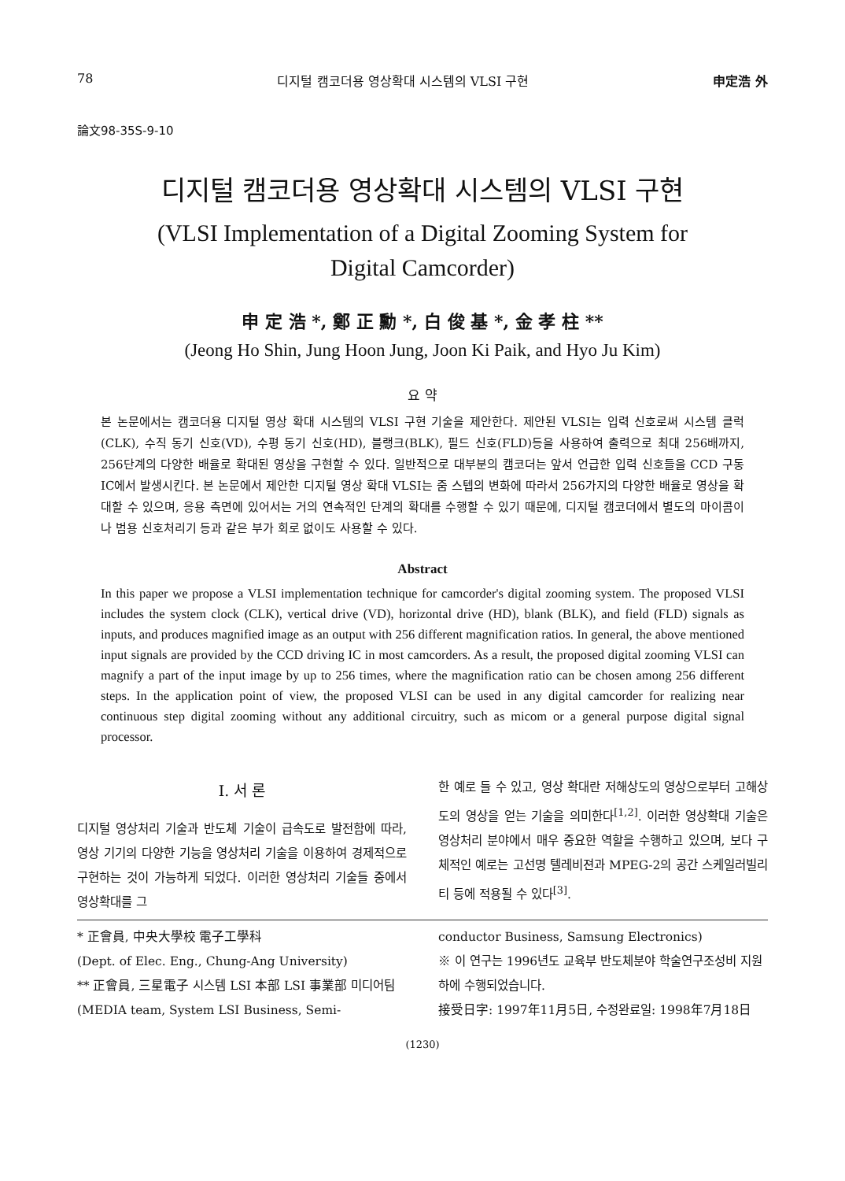78 디지털 캠코더용 영상확대 시스템의 VLSI 구현 申定浩 外
論文98-35S-9-10
디지털 캠코더용 영상확대 시스템의 VLSI 구현
(VLSI Implementation of a Digital Zooming System for
Digital Camcorder)
申 定 浩 *, 鄭 正 勳 *, 白 俊 基 *, 金 孝 柱 **
(Jeong Ho Shin, Jung Hoon Jung, Joon Ki Paik, and Hyo Ju Kim)
요 약
본 논문에서는 캠코더용 디지털 영상 확대 시스템의 VLSI 구현 기술을 제안한다. 제안된 VLSI는 입력 신호로써 시스템 클럭(CLK), 수직 동기 신호(VD), 수평 동기 신호(HD), 블랭크(BLK), 필드 신호(FLD)등을 사용하여 출력으로 최대 256배까지, 256단계의 다양한 배율로 확대된 영상을 구현할 수 있다. 일반적으로 대부분의 캠코더는 앞서 언급한 입력 신호들을 CCD 구동 IC에서 발생시킨다. 본 논문에서 제안한 디지털 영상 확대 VLSI는 줌 스텝의 변화에 따라서 256가지의 다양한 배율로 영상을 확대할 수 있으며, 응용 측면에 있어서는 거의 연속적인 단계의 확대를 수행할 수 있기 때문에, 디지털 캠코더에서 별도의 마이콤이나 범용 신호처리기 등과 같은 부가 회로 없이도 사용할 수 있다.
Abstract
In this paper we propose a VLSI implementation technique for camcorder's digital zooming system. The proposed VLSI includes the system clock (CLK), vertical drive (VD), horizontal drive (HD), blank (BLK), and field (FLD) signals as inputs, and produces magnified image as an output with 256 different magnification ratios. In general, the above mentioned input signals are provided by the CCD driving IC in most camcorders. As a result, the proposed digital zooming VLSI can magnify a part of the input image by up to 256 times, where the magnification ratio can be chosen among 256 different steps. In the application point of view, the proposed VLSI can be used in any digital camcorder for realizing near continuous step digital zooming without any additional circuitry, such as micom or a general purpose digital signal processor.
I. 서 론
디지털 영상처리 기술과 반도체 기술이 급속도로 발전함에 따라, 영상 기기의 다양한 기능을 영상처리 기술을 이용하여 경제적으로 구현하는 것이 가능하게 되었다. 이러한 영상처리 기술들 중에서 영상확대를 그
한 예로 들 수 있고, 영상 확대란 저해상도의 영상으로부터 고해상도의 영상을 얻는 기술을 의미한다<sup>[1,2]</sup>. 이러한 영상확대 기술은 영상처리 분야에서 매우 중요한 역할을 수행하고 있으며, 보다 구체적인 예로는 고선명 텔레비젼과 MPEG-2의 공간 스케일러빌리티 등에 적용될 수 있다<sup>[3]</sup>.
* 正會員, 中央大學校 電子工學科
(Dept. of Elec. Eng., Chung-Ang University)
** 正會員, 三星電子 시스템 LSI 本部 LSI 事業部 미디어팀
(MEDIA team, System LSI Business, Semi-
conductor Business, Samsung Electronics)
※ 이 연구는 1996년도 교육부 반도체분야 학술연구조성비 지원 하에 수행되었습니다.
接受日字: 1997年11月5日, 수정완료일: 1998年7月18日
(1230)